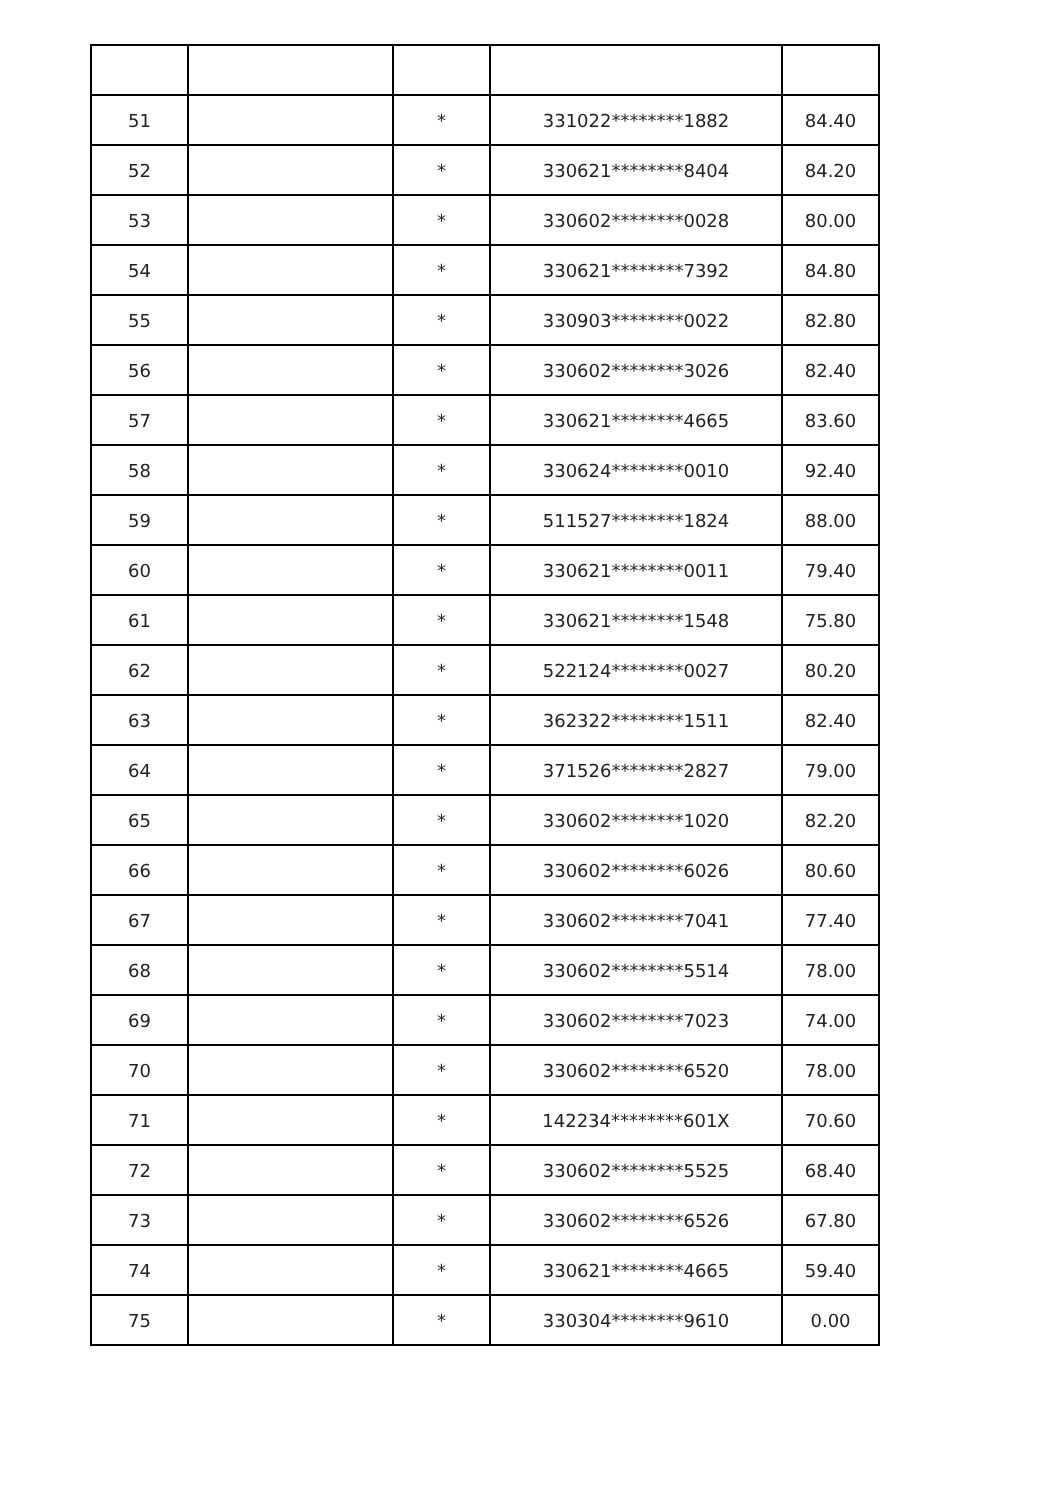| 51 | | * | 331022********1882 | 84.40 |
| 52 | | * | 330621********8404 | 84.20 |
| 53 | | * | 330602********0028 | 80.00 |
| 54 | | * | 330621********7392 | 84.80 |
| 55 | | * | 330903********0022 | 82.80 |
| 56 | | * | 330602********3026 | 82.40 |
| 57 | | * | 330621********4665 | 83.60 |
| 58 | | * | 330624********0010 | 92.40 |
| 59 | | * | 511527********1824 | 88.00 |
| 60 | | * | 330621********0011 | 79.40 |
| 61 | | * | 330621********1548 | 75.80 |
| 62 | | * | 522124********0027 | 80.20 |
| 63 | | * | 362322********1511 | 82.40 |
| 64 | | * | 371526********2827 | 79.00 |
| 65 | | * | 330602********1020 | 82.20 |
| 66 | | * | 330602********6026 | 80.60 |
| 67 | | * | 330602********7041 | 77.40 |
| 68 | | * | 330602********5514 | 78.00 |
| 69 | | * | 330602********7023 | 74.00 |
| 70 | | * | 330602********6520 | 78.00 |
| 71 | | * | 142234********601X | 70.60 |
| 72 | | * | 330602********5525 | 68.40 |
| 73 | | * | 330602********6526 | 67.80 |
| 74 | | * | 330621********4665 | 59.40 |
| 75 | | * | 330304********9610 | 0.00 |